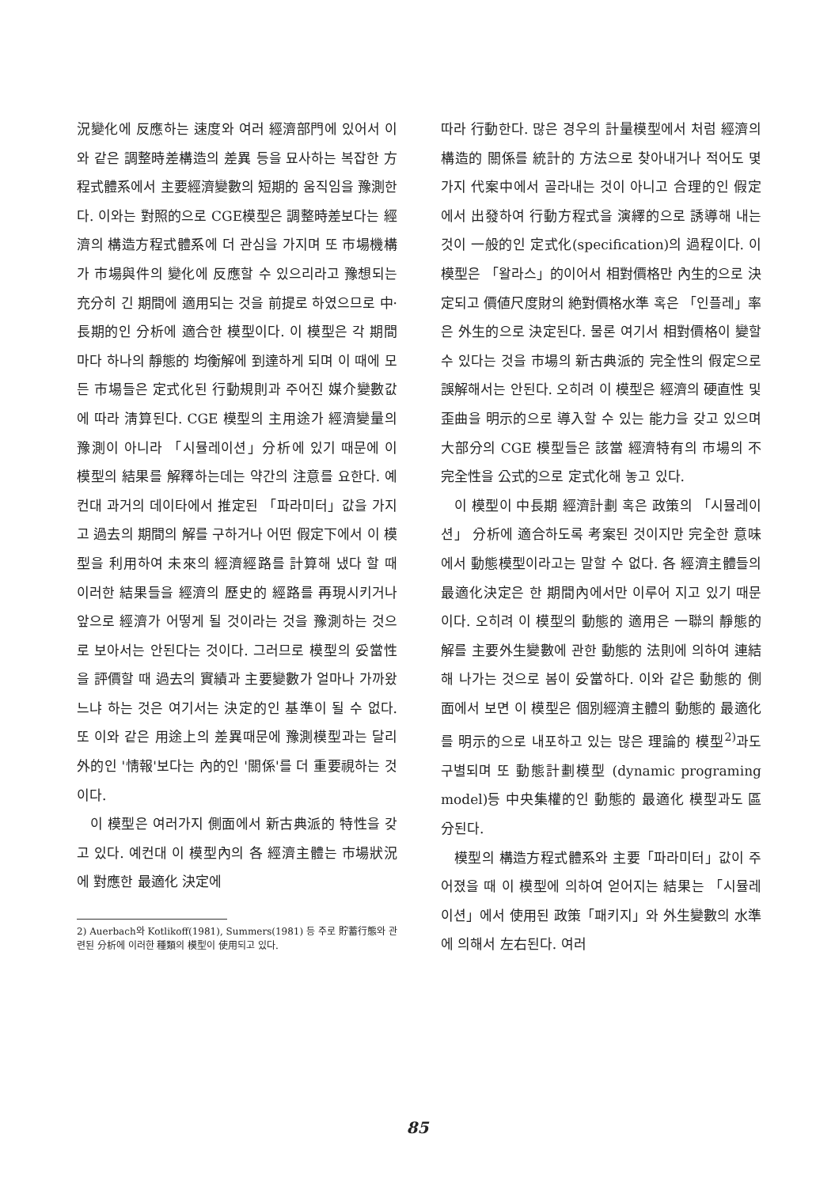況變化에 反應하는 速度와 여러 經濟部門에 있어서 이와 같은 調整時差構造의 差異 등을 묘사하는 복잡한 方程式體系에서 主要經濟變數의 短期的 움직임을 豫測한다. 이와는 對照的으로 CGE模型은 調整時差보다는 經濟의 構造方程式體系에 더 관심을 가지며 또 市場機構가 市場與件의 變化에 反應할 수 있으리라고 豫想되는 充分히 긴 期間에 適用되는 것을 前提로 하였으므로 中·長期的인 分析에 適合한 模型이다. 이 模型은 각 期間마다 하나의 靜態的 均衡解에 到達하게 되며 이 때에 모든 市場들은 定式化된 行動規則과 주어진 媒介變數값에 따라 淸算된다. CGE 模型의 主用途가 經濟變量의 豫測이 아니라 「시뮬레이션」分析에 있기 때문에 이 模型의 結果를 解釋하는데는 약간의 注意를 요한다. 예컨대 과거의 데이타에서 推定된 「파라미터」값을 가지고 過去의 期間의 解를 구하거나 어떤 假定下에서 이 模型을 利用하여 未來의 經濟經路를 計算해 냈다 할 때 이러한 結果들을 經濟의 歷史的 經路를 再現시키거나 앞으로 經濟가 어떻게 될 것이라는 것을 豫測하는 것으로 보아서는 안된다는 것이다. 그러므로 模型의 妥當性을 評價할 때 過去의 實績과 主要變數가 얼마나 가까왔느냐 하는 것은 여기서는 決定的인 基準이 될 수 없다. 또 이와 같은 用途上의 差異때문에 豫測模型과는 달리 外的인 '情報'보다는 內的인 '關係'를 더 重要視하는 것이다.
이 模型은 여러가지 側面에서 新古典派的 特性을 갖고 있다. 예컨대 이 模型內의 各 經濟主體는 市場狀況에 對應한 最適化 決定에
2) Auerbach와 Kotlikoff(1981), Summers(1981) 등 주로 貯蓄行態와 관련된 分析에 이러한 種類의 模型이 使用되고 있다.
따라 行動한다. 많은 경우의 計量模型에서 처럼 經濟의 構造的 關係를 統計的 方法으로 찾아내거나 적어도 몇 가지 代案中에서 골라내는 것이 아니고 合理的인 假定에서 出發하여 行動方程式을 演繹的으로 誘導해 내는 것이 一般的인 定式化(specification)의 過程이다. 이 模型은 「왈라스」的이어서 相對價格만 內生的으로 決定되고 價値尺度財의 絶對價格水準 혹은 「인플레」率은 外生的으로 決定된다. 물론 여기서 相對價格이 變할 수 있다는 것을 市場의 新古典派的 完全性의 假定으로 誤解해서는 안된다. 오히려 이 模型은 經濟의 硬直性 및 歪曲을 明示的으로 導入할 수 있는 能力을 갖고 있으며 大部分의 CGE 模型들은 該當 經濟特有의 市場의 不完全性을 公式的으로 定式化해 놓고 있다.
이 模型이 中長期 經濟計劃 혹은 政策의 「시뮬레이션」 分析에 適合하도록 考案된 것이지만 完全한 意味에서 動態模型이라고는 말할 수 없다. 各 經濟主體들의 最適化決定은 한 期間內에서만 이루어 지고 있기 때문이다. 오히려 이 模型의 動態的 適用은 一聯의 靜態的 解를 主要外生變數에 관한 動態的 法則에 의하여 連結해 나가는 것으로 봄이 妥當하다. 이와 같은 動態的 側面에서 보면 이 模型은 個別經濟主體의 動態的 最適化를 明示的으로 내포하고 있는 많은 理論的 模型<sup>2)</sup>과도 구별되며 또 動態計劃模型 (dynamic programing model)등 中央集權的인 動態的 最適化 模型과도 區分된다.
模型의 構造方程式體系와 主要「파라미터」값이 주어졌을 때 이 模型에 의하여 얻어지는 結果는 「시뮬레이션」에서 使用된 政策「패키지」와 外生變數의 水準에 의해서 左右된다. 여러
85